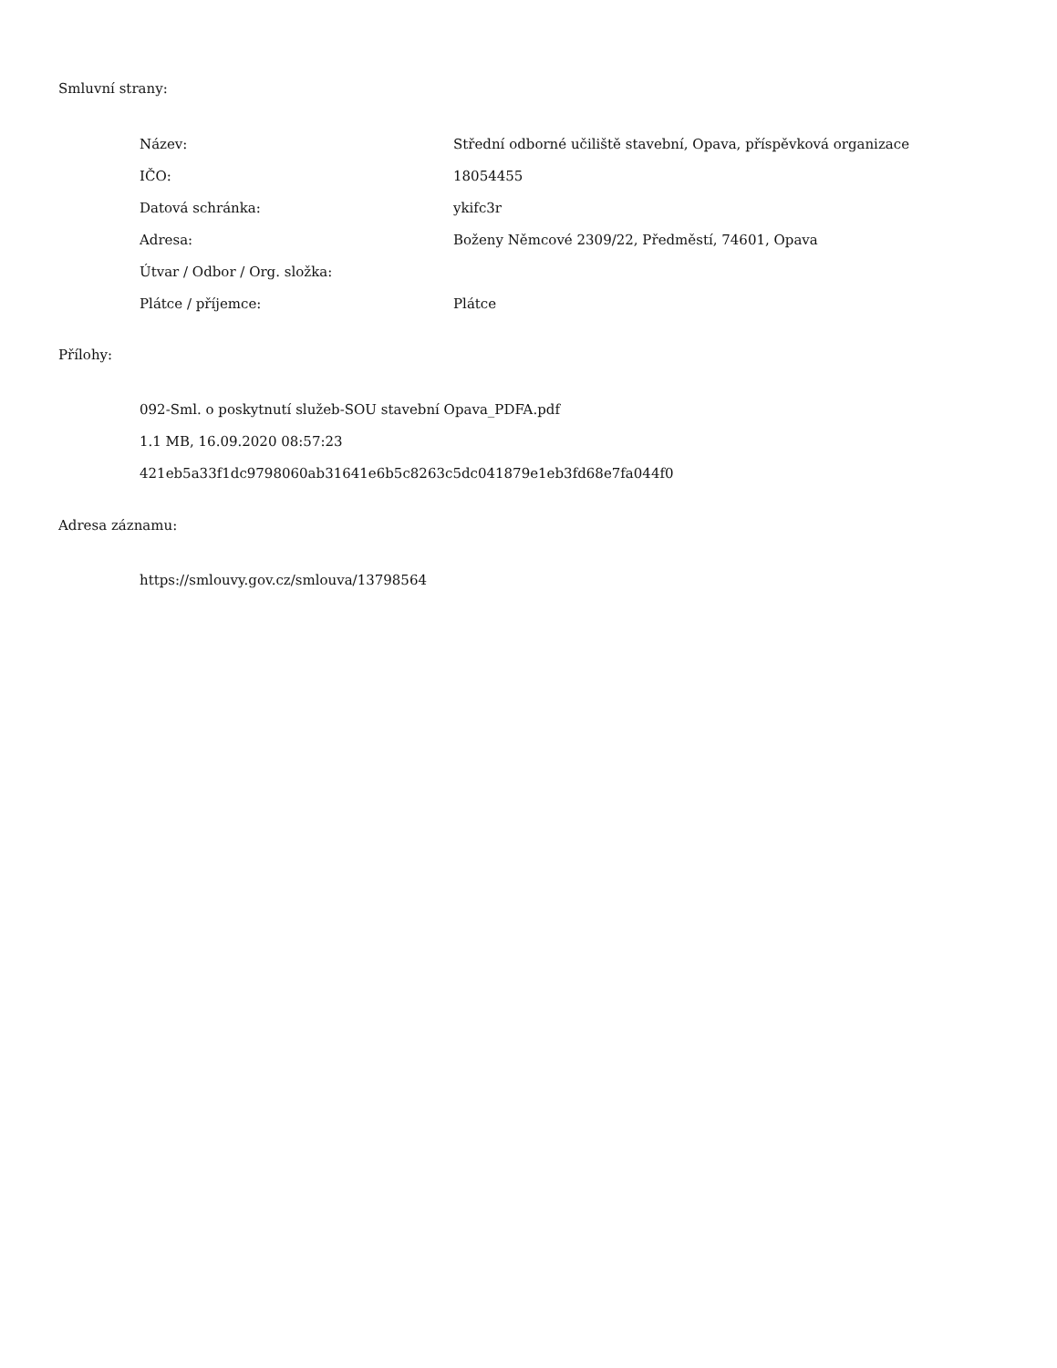Smluvní strany:
| Název: | Střední odborné učiliště stavební, Opava, příspěvková organizace |
| IČO: | 18054455 |
| Datová schránka: | ykifc3r |
| Adresa: | Boženy Němcové 2309/22, Předměstí, 74601, Opava |
| Útvar / Odbor / Org. složka: | |
| Plátce / příjemce: | Plátce |
Přílohy:
092-Sml. o poskytnutí služeb-SOU stavební Opava_PDFA.pdf
1.1 MB, 16.09.2020 08:57:23
421eb5a33f1dc9798060ab31641e6b5c8263c5dc041879e1eb3fd68e7fa044f0
Adresa záznamu:
https://smlouvy.gov.cz/smlouva/13798564